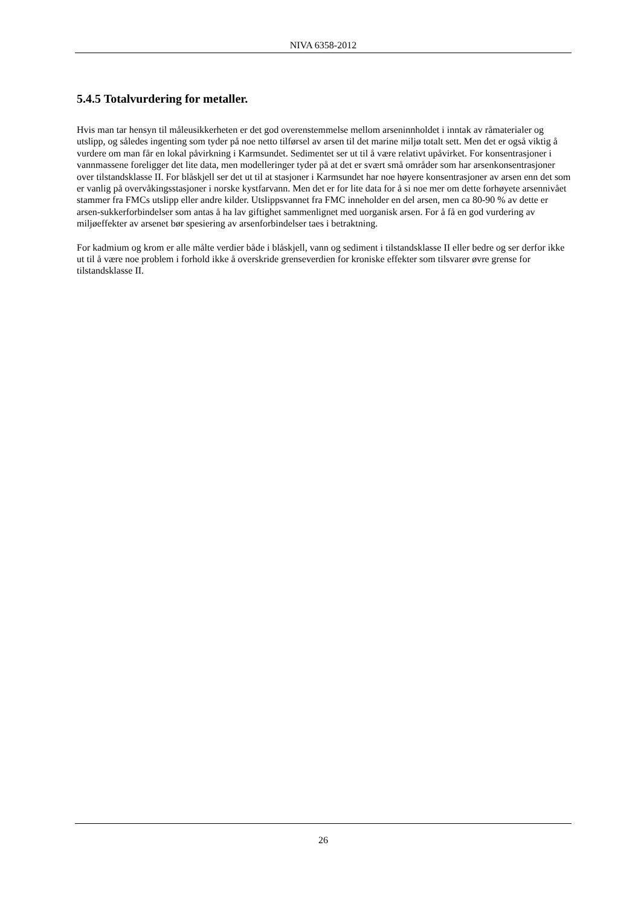NIVA 6358-2012
5.4.5 Totalvurdering for metaller.
Hvis man tar hensyn til måleusikkerheten er det god overenstemmelse mellom arseninnholdet i inntak av råmaterialer og utslipp, og således ingenting som tyder på noe netto tilførsel av arsen til det marine miljø totalt sett. Men det er også viktig å vurdere om man får en lokal påvirkning i Karmsundet. Sedimentet ser ut til å være relativt upåvirket. For konsentrasjoner i vannmassene foreligger det lite data, men modelleringer tyder på at det er svært små områder som har arsenkonsentrasjoner over tilstandsklasse II. For blåskjell ser det ut til at stasjoner i Karmsundet har noe høyere konsentrasjoner av arsen enn det som er vanlig på overvåkingsstasjoner i norske kystfarvann. Men det er for lite data for å si noe mer om dette forhøyete arsennivået stammer fra FMCs utslipp eller andre kilder. Utslippsvannet fra FMC inneholder en del arsen, men ca 80-90 % av dette er arsen-sukkerforbindelser som antas å ha lav giftighet sammenlignet med uorganisk arsen. For å få en god vurdering av miljøeffekter av arsenet bør spesiering av arsenforbindelser taes i betraktning.
For kadmium og krom er alle målte verdier både i blåskjell, vann og sediment i tilstandsklasse II eller bedre og ser derfor ikke ut til å være noe problem i forhold ikke å overskride grenseverdien for kroniske effekter som tilsvarer øvre grense for tilstandsklasse II.
26